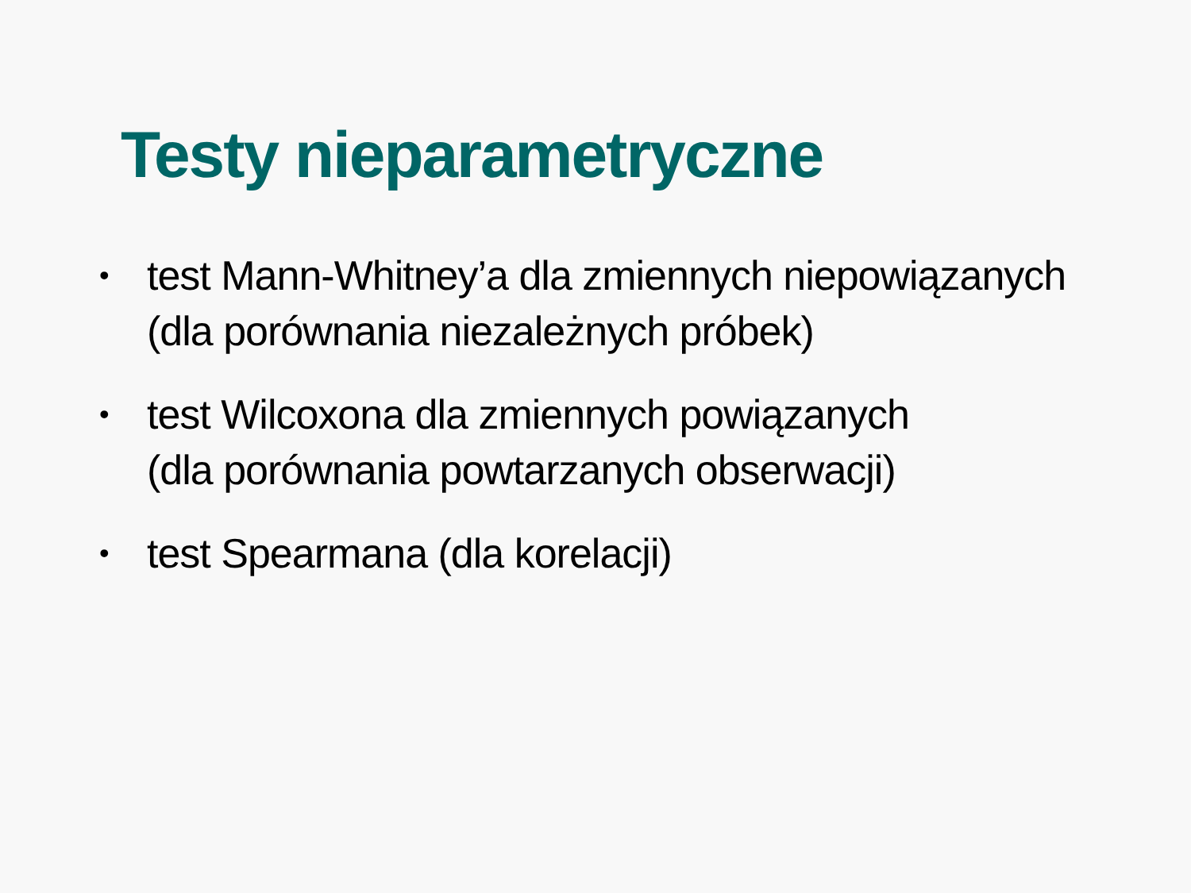Testy nieparametryczne
• test Mann-Whitney’a dla zmiennych niepowiązanych
(dla porównania niezależnych próbek)
• test Wilcoxona dla zmiennych powiązanych
(dla porównania powtarzanych obserwacji)
• test Spearmana (dla korelacji)